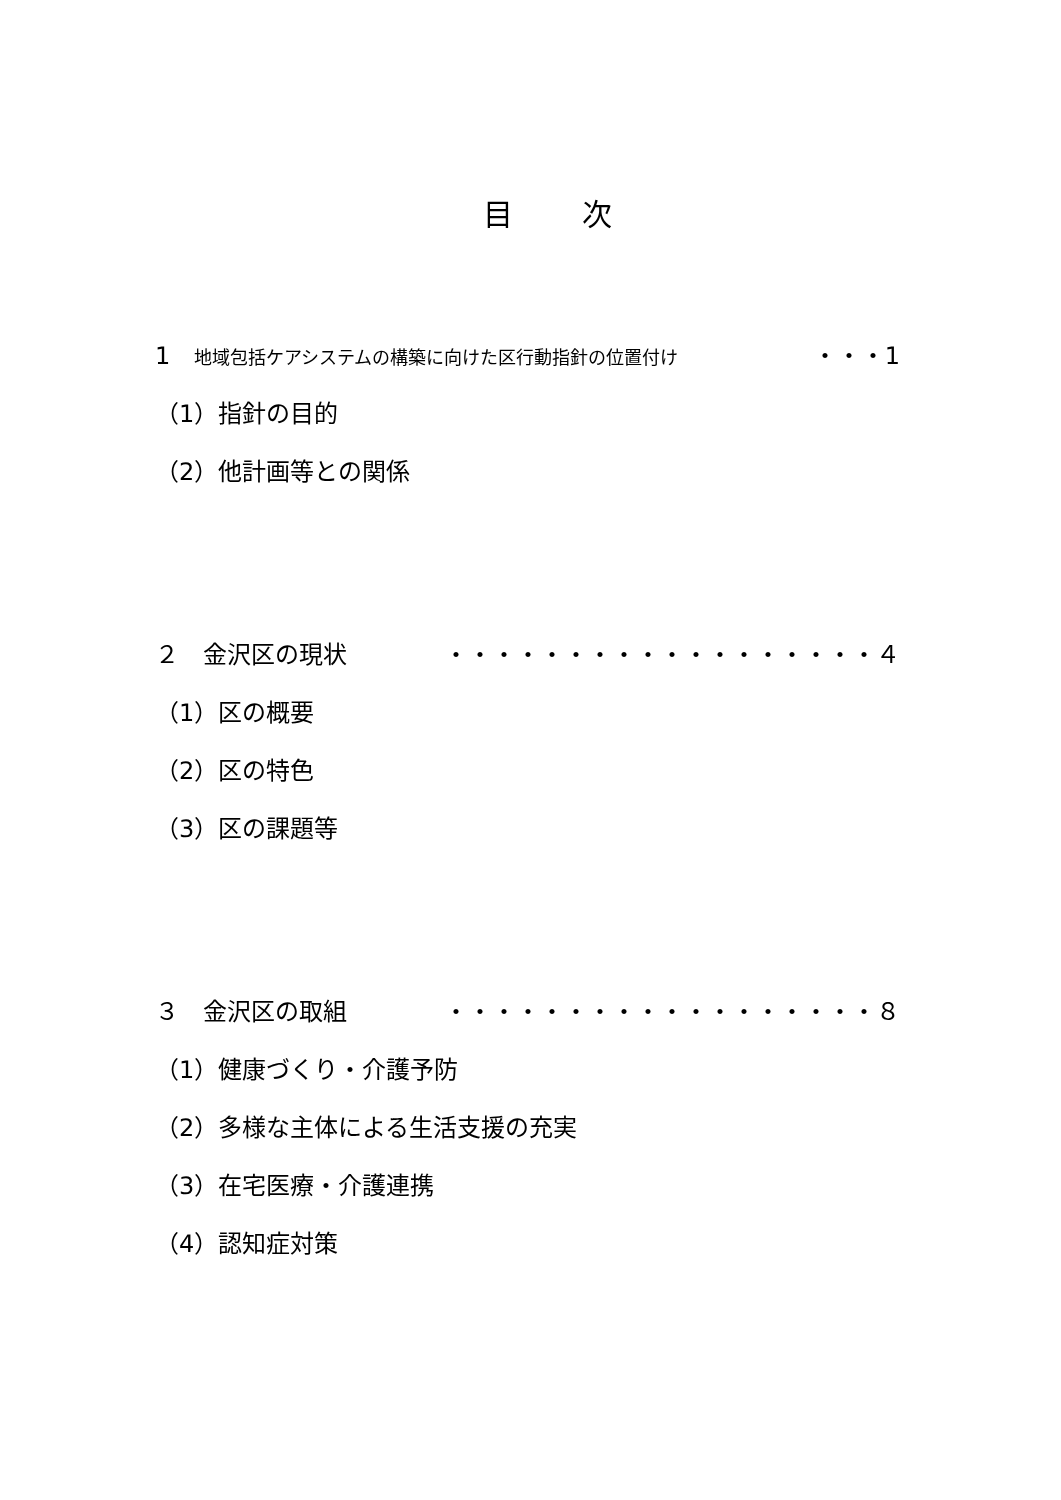目 次
1　地域包括ケアシステムの構築に向けた区行動指針の位置付け ・・・1
（1）指針の目的
（2）他計画等との関係
２　金沢区の現状 ・・・・・・・・・・・・・・・・・・４
（1）区の概要
（2）区の特色
（3）区の課題等
３　金沢区の取組 ・・・・・・・・・・・・・・・・・・８
（1）健康づくり・介護予防
（2）多様な主体による生活支援の充実
（3）在宅医療・介護連携
（4）認知症対策